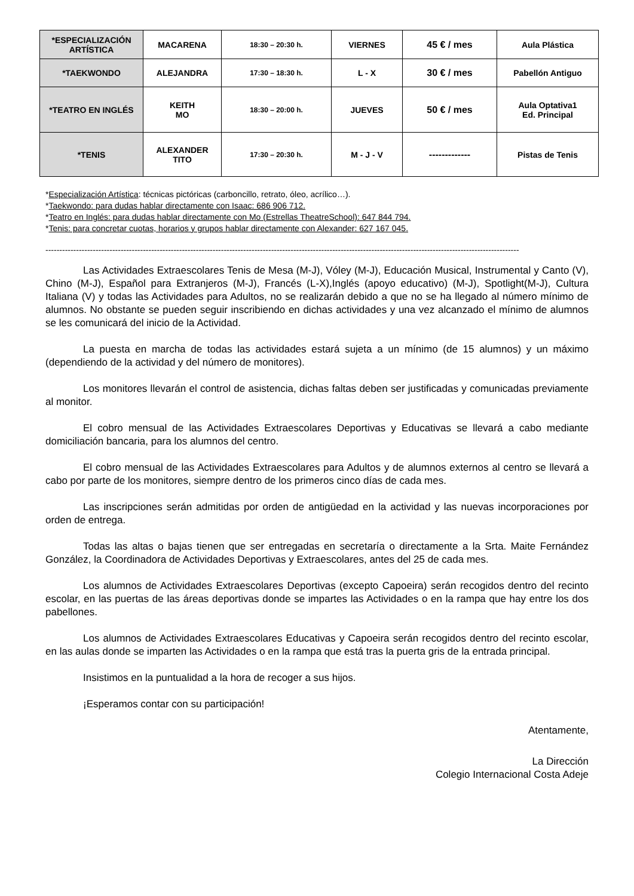| *ESPECIALIZACIÓN ARTÍSTICA | MACARENA | 18:30 – 20:30 h. | VIERNES | 45 € / mes | Aula Plástica |
| *TAEKWONDO | ALEJANDRA | 17:30 – 18:30 h. | L - X | 30 € / mes | Pabellón Antiguo |
| *TEATRO EN INGLÉS | KEITH MO | 18:30 – 20:00 h. | JUEVES | 50 € / mes | Aula Optativa1 Ed. Principal |
| *TENIS | ALEXANDER TITO | 17:30 – 20:30 h. | M - J - V | ------------- | Pistas de Tenis |
*Especialización Artística: técnicas pictóricas (carboncillo, retrato, óleo, acrílico…).
*Taekwondo: para dudas hablar directamente con Isaac: 686 906 712.
*Teatro en Inglés: para dudas hablar directamente con Mo (Estrellas TheatreSchool): 647 844 794.
*Tenis: para concretar cuotas, horarios y grupos hablar directamente con Alexander: 627 167 045.
--------------------------------------------------------------------------------------------------------------------------------------------------------------------------
Las Actividades Extraescolares Tenis de Mesa (M-J), Vóley (M-J), Educación Musical, Instrumental y Canto (V), Chino (M-J), Español para Extranjeros (M-J), Francés (L-X),Inglés (apoyo educativo) (M-J), Spotlight(M-J), Cultura Italiana (V) y todas las Actividades para Adultos, no se realizarán debido a que no se ha llegado al número mínimo de alumnos. No obstante se pueden seguir inscribiendo en dichas actividades y una vez alcanzado el mínimo de alumnos se les comunicará del inicio de la Actividad.
La puesta en marcha de todas las actividades estará sujeta a un mínimo (de 15 alumnos) y un máximo (dependiendo de la actividad y del número de monitores).
Los monitores llevarán el control de asistencia, dichas faltas deben ser justificadas y comunicadas previamente al monitor.
El cobro mensual de las Actividades Extraescolares Deportivas y Educativas se llevará a cabo mediante domiciliación bancaria, para los alumnos del centro.
El cobro mensual de las Actividades Extraescolares para Adultos y de alumnos externos al centro se llevará a cabo por parte de los monitores, siempre dentro de los primeros cinco días de cada mes.
Las inscripciones serán admitidas por orden de antigüedad en la actividad y las nuevas incorporaciones por orden de entrega.
Todas las altas o bajas tienen que ser entregadas en secretaría o directamente a la Srta. Maite Fernández González, la Coordinadora de Actividades Deportivas y Extraescolares, antes del 25 de cada mes.
Los alumnos de Actividades Extraescolares Deportivas (excepto Capoeira) serán recogidos dentro del recinto escolar, en las puertas de las áreas deportivas donde se impartes las Actividades o en la rampa que hay entre los dos pabellones.
Los alumnos de Actividades Extraescolares Educativas y Capoeira serán recogidos dentro del recinto escolar, en las aulas donde se imparten las Actividades o en la rampa que está tras la puerta gris de la entrada principal.
Insistimos en la puntualidad a la hora de recoger a sus hijos.
¡Esperamos contar con su participación!
Atentamente,
La Dirección
Colegio Internacional Costa Adeje